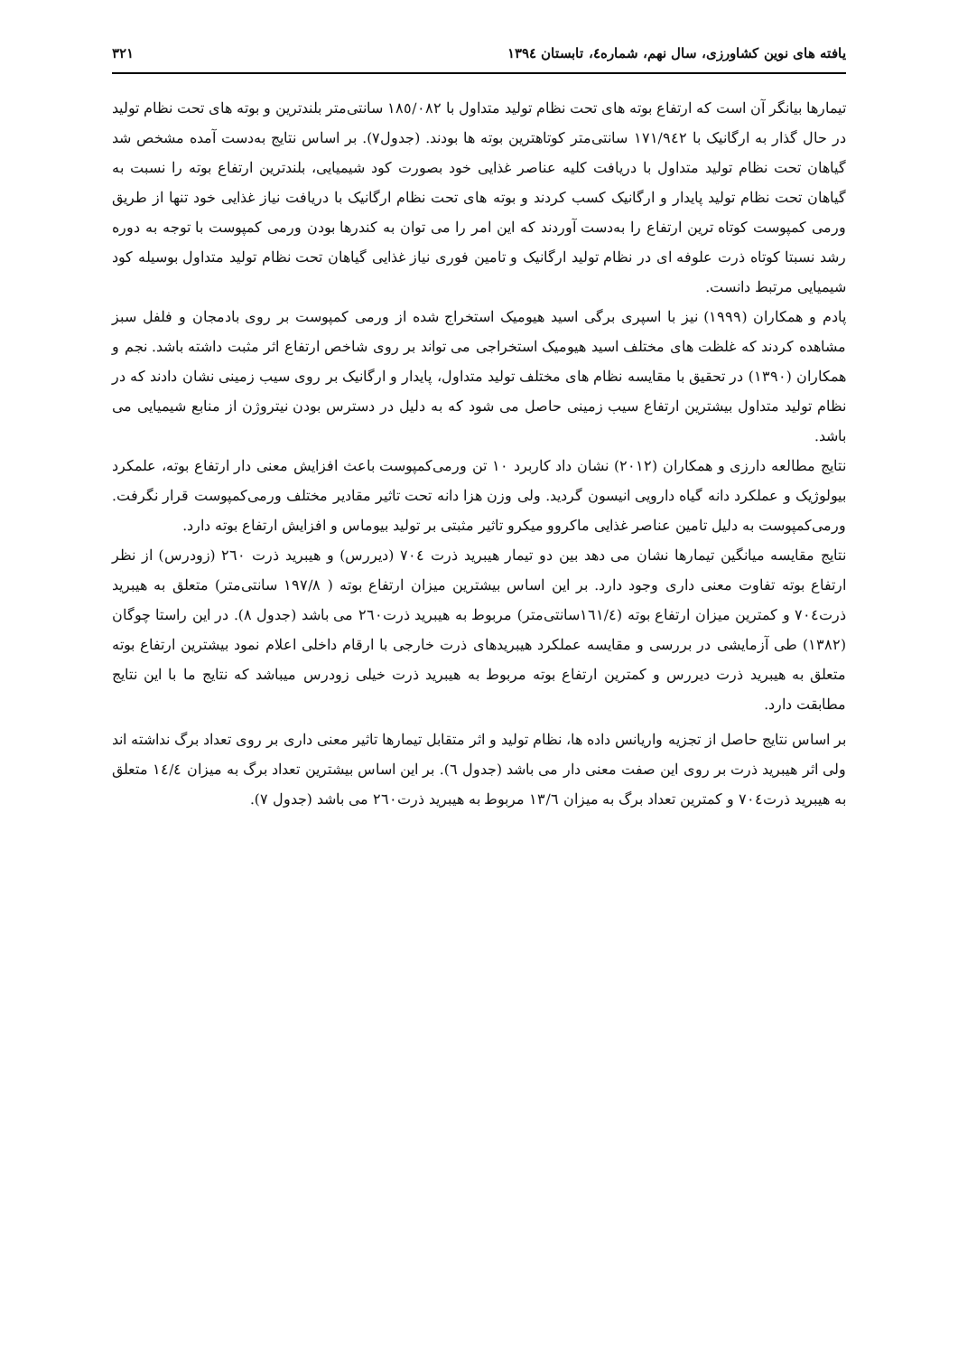یافته های نوین کشاورزی، سال نهم، شماره٤، تابستان ١٣٩٤ ٣٢١
تیمارها بیانگر آن است که ارتفاع بوته های تحت نظام تولید متداول با ١٨٥/٠٨٢ سانتی‌متر بلندترین و بوته های تحت نظام تولید در حال گذار به ارگانیک با ١٧١/٩٤٢ سانتی‌متر کوتاهترین بوته ها بودند. (جدول٧). بر اساس نتایج به‌دست آمده مشخص شد گیاهان تحت نظام تولید متداول با دریافت کلیه عناصر غذایی خود بصورت کود شیمیایی، بلندترین ارتفاع بوته را نسبت به گیاهان تحت نظام تولید پایدار و ارگانیک کسب کردند و بوته های تحت نظام ارگانیک با دریافت نیاز غذایی خود تنها از طریق ورمی کمپوست کوتاه ترین ارتفاع را به‌دست آوردند که این امر را می توان به کندرها بودن ورمی کمپوست با توجه به دوره رشد نسبتا کوتاه ذرت علوفه ای در نظام تولید ارگانیک و تامین فوری نیاز غذایی گیاهان تحت نظام تولید متداول بوسیله کود شیمیایی مرتبط دانست.
پادم و همکاران (١٩٩٩) نیز با اسپری برگی اسید هیومیک استخراج شده از ورمی کمپوست بر روی بادمجان و فلفل سبز مشاهده کردند که غلظت های مختلف اسید هیومیک استخراجی می تواند بر روی شاخص ارتفاع اثر مثبت داشته باشد. نجم و همکاران (١٣٩٠) در تحقیق با مقایسه نظام های مختلف تولید متداول، پایدار و ارگانیک بر روی سیب زمینی نشان دادند که در نظام تولید متداول بیشترین ارتفاع سیب زمینی حاصل می شود که به دلیل در دسترس بودن نیتروژن از منابع شیمیایی می باشد.
نتایج مطالعه دارزی و همکاران (٢٠١٢) نشان داد کاربرد ١٠ تن ورمی‌کمپوست باعث افزایش معنی دار ارتفاع بوته، علمکرد بیولوژیک و عملکرد دانه گیاه دارویی انیسون گردید. ولی وزن هزا دانه تحت تاثیر مقادیر مختلف ورمی‌کمپوست قرار نگرفت. ورمی‌کمپوست به دلیل تامین عناصر غذایی ماکروو میکرو تاثیر مثبتی بر تولید بیوماس و افزایش ارتفاع بوته دارد.
نتایج مقایسه میانگین تیمارها نشان می دهد بین دو تیمار هیبرید ذرت ٧٠٤ (دیررس) و هیبرید ذرت ٢٦٠ (زودرس) از نظر ارتفاع بوته تفاوت معنی داری وجود دارد. بر این اساس بیشترین میزان ارتفاع بوته ( ١٩٧/٨ سانتی‌متر) متعلق به هیبرید ذرت٧٠٤ و کمترین میزان ارتفاع بوته (١٦١/٤سانتی‌متر) مربوط به هیبرید ذرت٢٦٠ می باشد (جدول ٨). در این راستا چوگان (١٣٨٢) طی آزمایشی در بررسی و مقایسه عملکرد هیبریدهای ذرت خارجی با ارقام داخلی اعلام نمود بیشترین ارتفاع بوته متعلق به هیبرید ذرت دیررس و کمترین ارتفاع بوته مربوط به هیبرید ذرت خیلی زودرس میباشد که نتایج ما با این نتایج مطابقت دارد.
بر اساس نتایج حاصل از تجزیه واریانس داده ها، نظام تولید و اثر متقابل تیمارها تاثیر معنی داری بر روی تعداد برگ نداشته اند ولی اثر هیبرید ذرت بر روی این صفت معنی دار می باشد (جدول ٦). بر این اساس بیشترین تعداد برگ به میزان ١٤/٤ متعلق به هیبرید ذرت٧٠٤ و کمترین تعداد برگ به میزان ١٣/٦ مربوط به هیبرید ذرت٢٦٠ می باشد (جدول ٧).